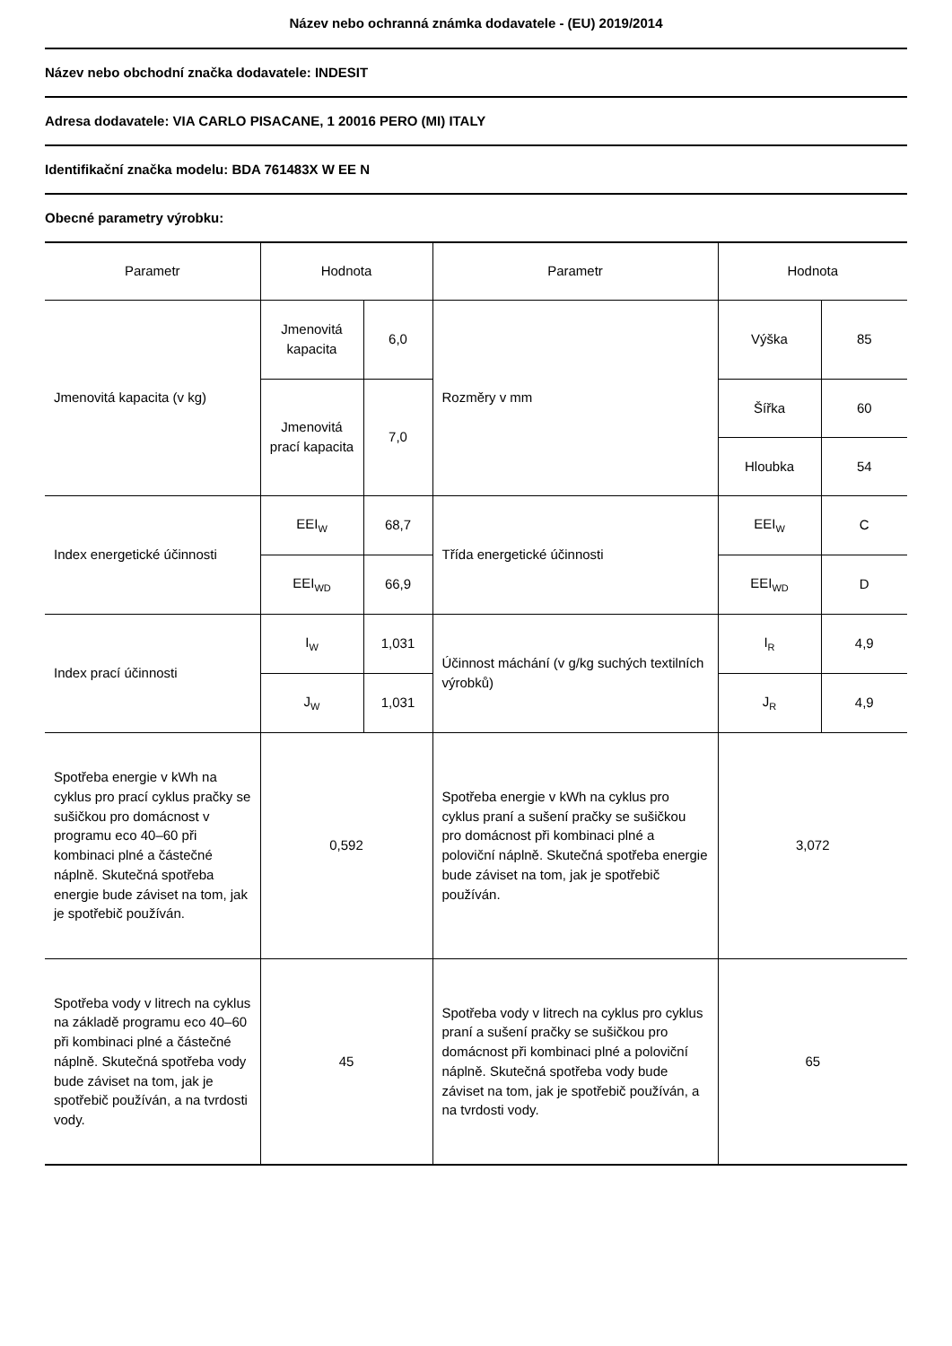Název nebo ochranná známka dodavatele - (EU) 2019/2014
Název nebo obchodní značka dodavatele: INDESIT
Adresa dodavatele: VIA CARLO PISACANE, 1 20016 PERO (MI) ITALY
Identifikační značka modelu: BDA 761483X W EE N
Obecné parametry výrobku:
| Parametr | Hodnota | | Parametr | Hodnota | |
| Jmenovitá kapacita (v kg) | Jmenovitá kapacita | 6,0 | Rozměry v mm | Výška | 85 |
| | Jmenovitá prací kapacita | 7,0 | | Šířka | 60 |
| | | | | Hloubka | 54 |
| Index energetické účinnosti | EEI<sub>W</sub> | 68,7 | Třída energetické účinnosti | EEI<sub>W</sub> | C |
| | EEI<sub>WD</sub> | 66,9 | | EEI<sub>WD</sub> | D |
| Index prací účinnosti | I<sub>W</sub> | 1,031 | Účinnost máchání (v g/kg suchých textilních výrobků) | I<sub>R</sub> | 4,9 |
| | J<sub>W</sub> | 1,031 | | J<sub>R</sub> | 4,9 |
| Spotřeba energie v kWh na cyklus pro prací cyklus pračky se sušičkou pro domácnost v programu eco 40–60 při kombinaci plné a částečné náplně. Skutečná spotřeba energie bude záviset na tom, jak je spotřebič používán. | 0,592 | | Spotřeba energie v kWh na cyklus pro cyklus praní a sušení pračky se sušičkou pro domácnost při kombinaci plné a poloviční náplně. Skutečná spotřeba energie bude záviset na tom, jak je spotřebič používán. | 3,072 | |
| Spotřeba vody v litrech na cyklus na základě programu eco 40–60 při kombinaci plné a částečné náplně. Skutečná spotřeba vody bude záviset na tom, jak je spotřebič používán, a na tvrdosti vody. | 45 | | Spotřeba vody v litrech na cyklus pro cyklus praní a sušení pračky se sušičkou pro domácnost při kombinaci plné a poloviční náplně. Skutečná spotřeba vody bude záviset na tom, jak je spotřebič používán, a na tvrdosti vody. | 65 | |